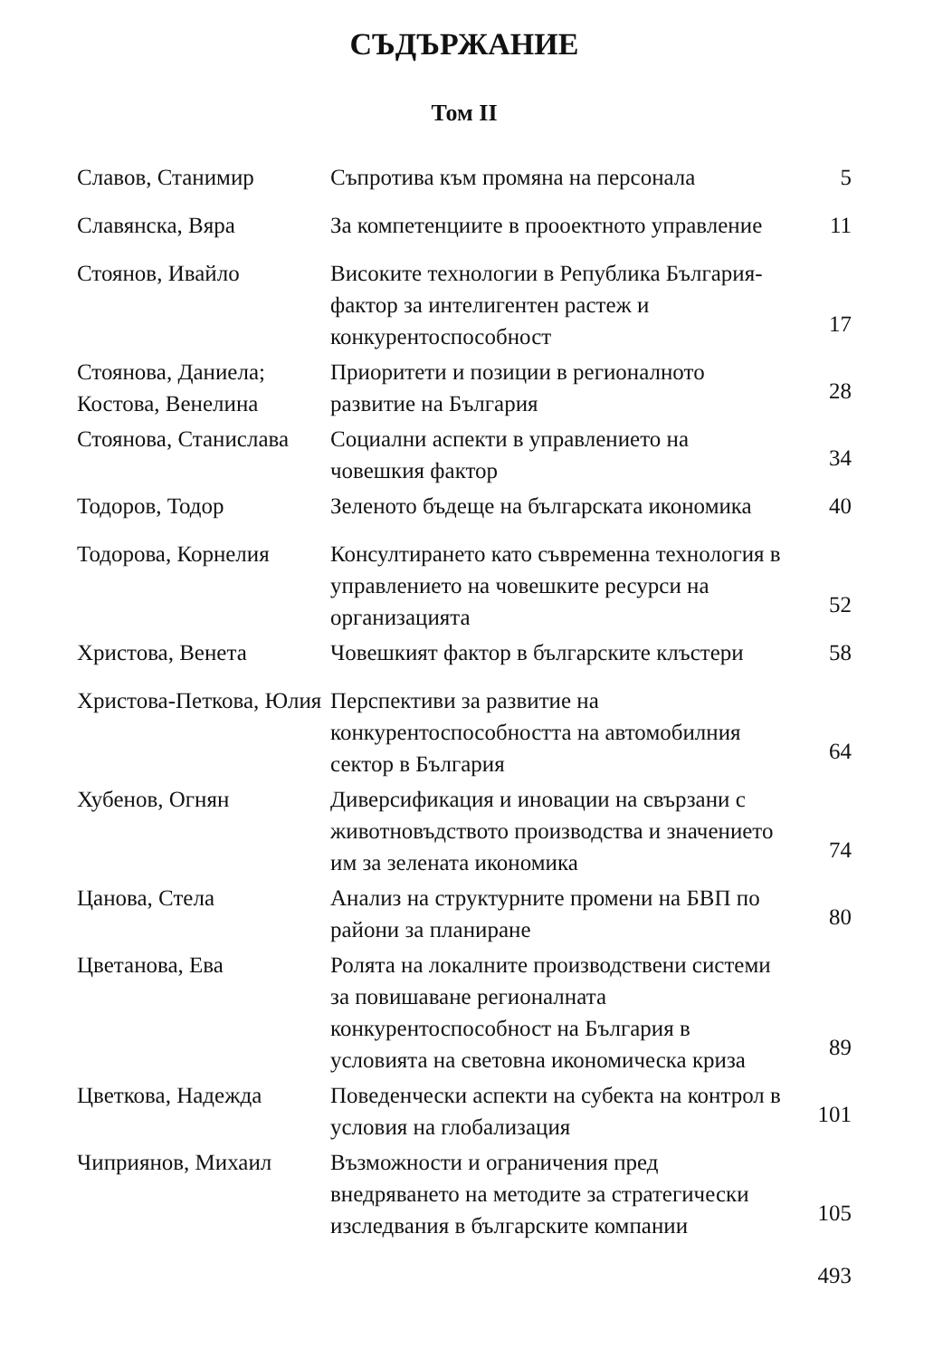СЪДЪРЖАНИЕ
Том II
| Славов, Станимир | Съпротива към промяна на персонала | 5 |
| Славянска, Вяра | За компетенциите в прооектното управление | 11 |
| Стоянов, Ивайло | Високите технологии в Република България-фактор за интелигентен растеж и конкурентоспособност | 17 |
| Стоянова, Даниела; Костова, Венелина | Приоритети и позиции в регионалното развитие на България | 28 |
| Стоянова, Станислава | Социални аспекти в управлението на човешкия фактор | 34 |
| Тодоров, Тодор | Зеленото бъдеще на българската икономика | 40 |
| Тодорова, Корнелия | Консултирането като съвременна технология в управлението на човешките ресурси на организацията | 52 |
| Христова, Венета | Човешкият фактор в българските клъстери | 58 |
| Христова-Петкова, Юлия | Перспективи за развитие на конкурентоспособността на автомобилния сектор в България | 64 |
| Хубенов, Огнян | Диверсификация и иновации на свързани с животновъдството производства и значението им за зелената икономика | 74 |
| Цанова, Стела | Анализ на структурните промени на БВП по райони за планиране | 80 |
| Цветанова, Ева | Ролята на локалните производствени системи за повишаване регионалната конкурентоспособност на България в условията на световна икономическа криза | 89 |
| Цветкова, Надежда | Поведенчески аспекти на субекта на контрол в условия на глобализация | 101 |
| Чиприянов, Михаил | Възможности и ограничения пред внедряването на методите за стратегически изследвания в българските компании | 105 |
493